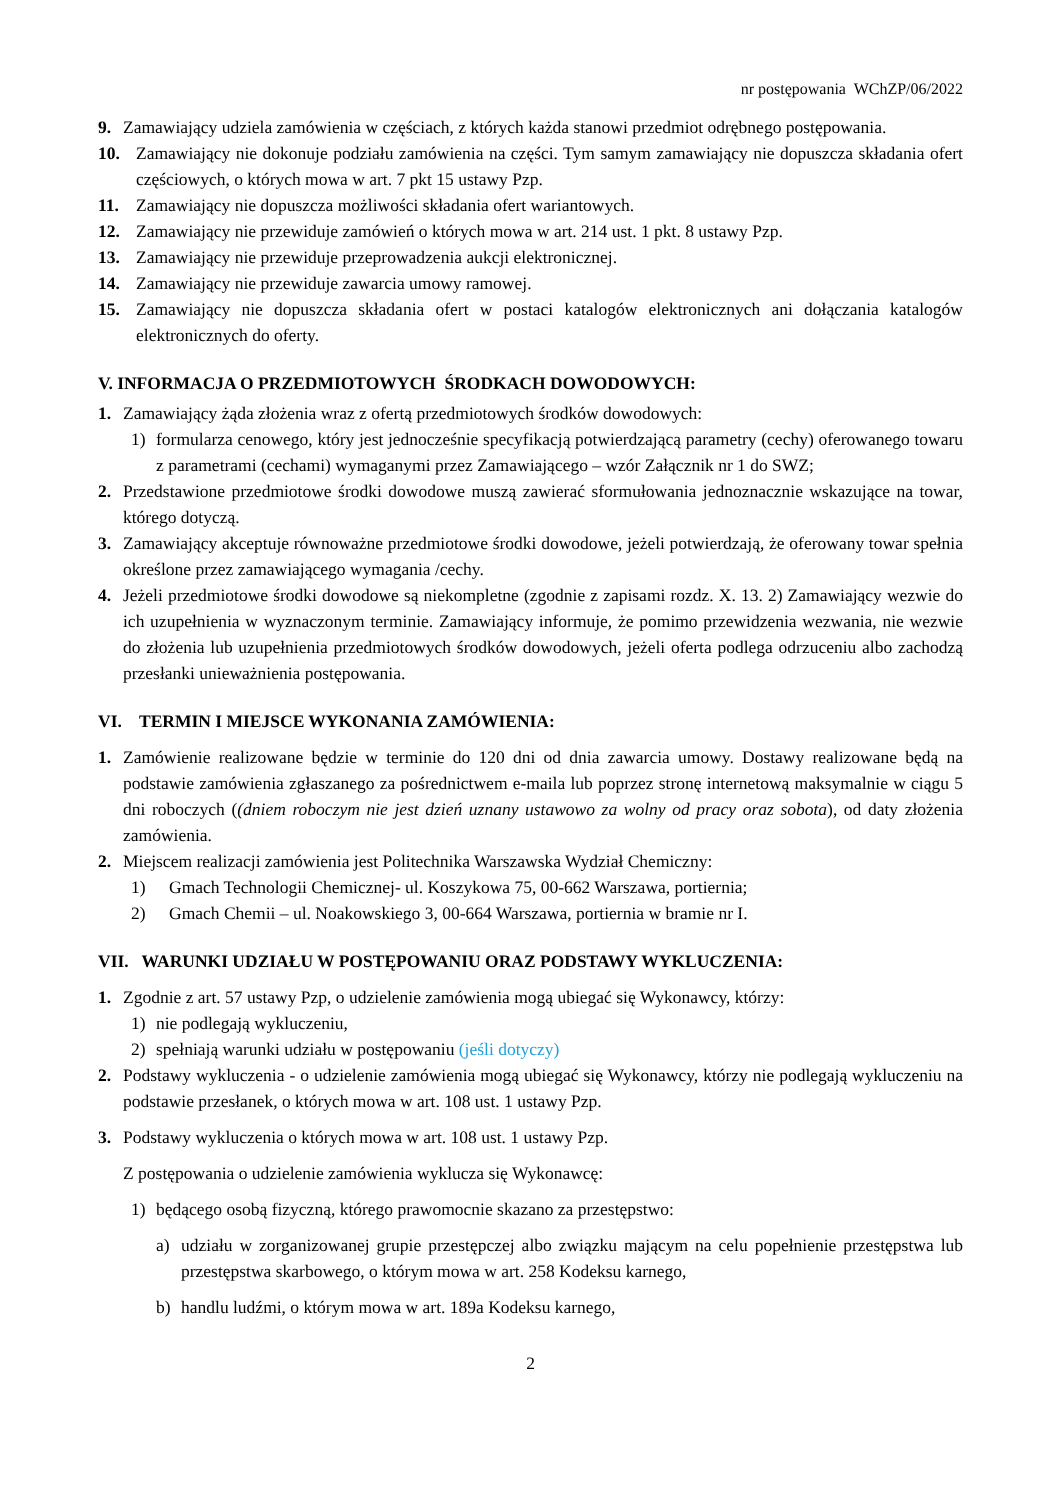nr postępowania WChZP/06/2022
9. Zamawiający udziela zamówienia w częściach, z których każda stanowi przedmiot odrębnego postępowania.
10. Zamawiający nie dokonuje podziału zamówienia na części. Tym samym zamawiający nie dopuszcza składania ofert częściowych, o których mowa w art. 7 pkt 15 ustawy Pzp.
11. Zamawiający nie dopuszcza możliwości składania ofert wariantowych.
12. Zamawiający nie przewiduje zamówień o których mowa w art. 214 ust. 1 pkt. 8 ustawy Pzp.
13. Zamawiający nie przewiduje przeprowadzenia aukcji elektronicznej.
14. Zamawiający nie przewiduje zawarcia umowy ramowej.
15. Zamawiający nie dopuszcza składania ofert w postaci katalogów elektronicznych ani dołączania katalogów elektronicznych do oferty.
V. INFORMACJA O PRZEDMIOTOWYCH ŚRODKACH DOWODOWYCH:
1. Zamawiający żąda złożenia wraz z ofertą przedmiotowych środków dowodowych:
1) formularza cenowego, który jest jednocześnie specyfikacją potwierdzającą parametry (cechy) oferowanego towaru z parametrami (cechami) wymaganymi przez Zamawiającego – wzór Załącznik nr 1 do SWZ;
2. Przedstawione przedmiotowe środki dowodowe muszą zawierać sformułowania jednoznacznie wskazujące na towar, którego dotyczą.
3. Zamawiający akceptuje równoważne przedmiotowe środki dowodowe, jeżeli potwierdzają, że oferowany towar spełnia określone przez zamawiającego wymagania /cechy.
4. Jeżeli przedmiotowe środki dowodowe są niekompletne (zgodnie z zapisami rozdz. X. 13. 2) Zamawiający wezwie do ich uzupełnienia w wyznaczonym terminie. Zamawiający informuje, że pomimo przewidzenia wezwania, nie wezwie do złożenia lub uzupełnienia przedmiotowych środków dowodowych, jeżeli oferta podlega odrzuceniu albo zachodzą przesłanki unieważnienia postępowania.
VI. TERMIN I MIEJSCE WYKONANIA ZAMÓWIENIA:
1. Zamówienie realizowane będzie w terminie do 120 dni od dnia zawarcia umowy. Dostawy realizowane będą na podstawie zamówienia zgłaszanego za pośrednictwem e-maila lub poprzez stronę internetową maksymalnie w ciągu 5 dni roboczych ((dniem roboczym nie jest dzień uznany ustawowo za wolny od pracy oraz sobota), od daty złożenia zamówienia.
2. Miejscem realizacji zamówienia jest Politechnika Warszawska Wydział Chemiczny:
1) Gmach Technologii Chemicznej- ul. Koszykowa 75, 00-662 Warszawa, portiernia;
2) Gmach Chemii – ul. Noakowskiego 3, 00-664 Warszawa, portiernia w bramie nr I.
VII. WARUNKI UDZIAŁU W POSTĘPOWANIU ORAZ PODSTAWY WYKLUCZENIA:
1. Zgodnie z art. 57 ustawy Pzp, o udzielenie zamówienia mogą ubiegać się Wykonawcy, którzy:
1) nie podlegają wykluczeniu,
2) spełniają warunki udziału w postępowaniu (jeśli dotyczy)
2. Podstawy wykluczenia - o udzielenie zamówienia mogą ubiegać się Wykonawcy, którzy nie podlegają wykluczeniu na podstawie przesłanek, o których mowa w art. 108 ust. 1 ustawy Pzp.
3. Podstawy wykluczenia o których mowa w art. 108 ust. 1 ustawy Pzp.
Z postępowania o udzielenie zamówienia wyklucza się Wykonawcę:
1) będącego osobą fizyczną, którego prawomocnie skazano za przestępstwo:
a) udziału w zorganizowanej grupie przestępczej albo związku mającym na celu popełnienie przestępstwa lub przestępstwa skarbowego, o którym mowa w art. 258 Kodeksu karnego,
b) handlu ludźmi, o którym mowa w art. 189a Kodeksu karnego,
2